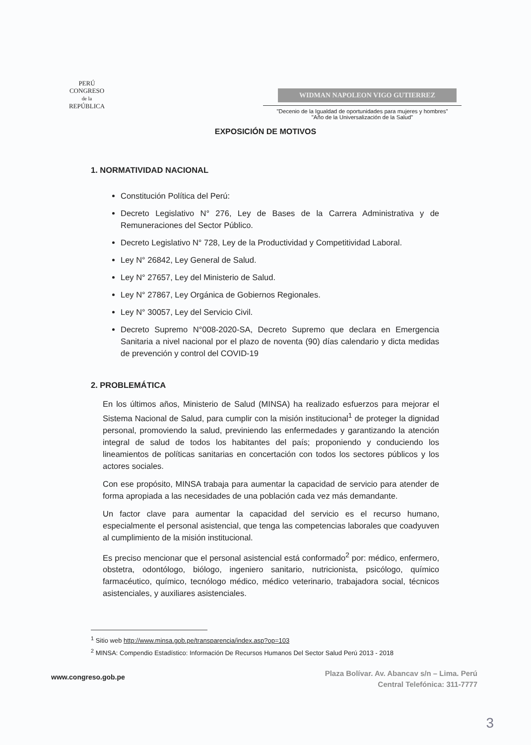PERÚ
CONGRESO
de la
REPÚBLICA
WIDMAN NAPOLEON VIGO GUTIERREZ
"Decenio de la Igualdad de oportunidades para mujeres y hombres"
"Año de la Universalización de la Salud"
EXPOSICIÓN DE MOTIVOS
1. NORMATIVIDAD NACIONAL
Constitución Política del Perú:
Decreto Legislativo N° 276, Ley de Bases de la Carrera Administrativa y de Remuneraciones del Sector Público.
Decreto Legislativo N° 728, Ley de la Productividad y Competitividad Laboral.
Ley N° 26842, Ley General de Salud.
Ley N° 27657, Ley del Ministerio de Salud.
Ley N° 27867, Ley Orgánica de Gobiernos Regionales.
Ley N° 30057, Ley del Servicio Civil.
Decreto Supremo N°008-2020-SA, Decreto Supremo que declara en Emergencia Sanitaria a nivel nacional por el plazo de noventa (90) días calendario y dicta medidas de prevención y control del COVID-19
2. PROBLEMÁTICA
En los últimos años, Ministerio de Salud (MINSA) ha realizado esfuerzos para mejorar el Sistema Nacional de Salud, para cumplir con la misión institucional<sup>1</sup> de proteger la dignidad personal, promoviendo la salud, previniendo las enfermedades y garantizando la atención integral de salud de todos los habitantes del país; proponiendo y conduciendo los lineamientos de políticas sanitarias en concertación con todos los sectores públicos y los actores sociales.
Con ese propósito, MINSA trabaja para aumentar la capacidad de servicio para atender de forma apropiada a las necesidades de una población cada vez más demandante.
Un factor clave para aumentar la capacidad del servicio es el recurso humano, especialmente el personal asistencial, que tenga las competencias laborales que coadyuven al cumplimiento de la misión institucional.
Es preciso mencionar que el personal asistencial está conformado<sup>2</sup> por: médico, enfermero, obstetra, odontólogo, biólogo, ingeniero sanitario, nutricionista, psicólogo, químico farmacéutico, químico, tecnólogo médico, médico veterinario, trabajadora social, técnicos asistenciales, y auxiliares asistenciales.
<sup>1</sup> Sitio web http://www.minsa.gob.pe/transparencia/index.asp?op=103
<sup>2</sup> MINSA: Compendio Estadístico: Información De Recursos Humanos Del Sector Salud Perú 2013 - 2018
www.congreso.gob.pe
Plaza Bolívar. Av. Abancav s/n – Lima. Perú
Central Telefónica: 311-7777
3